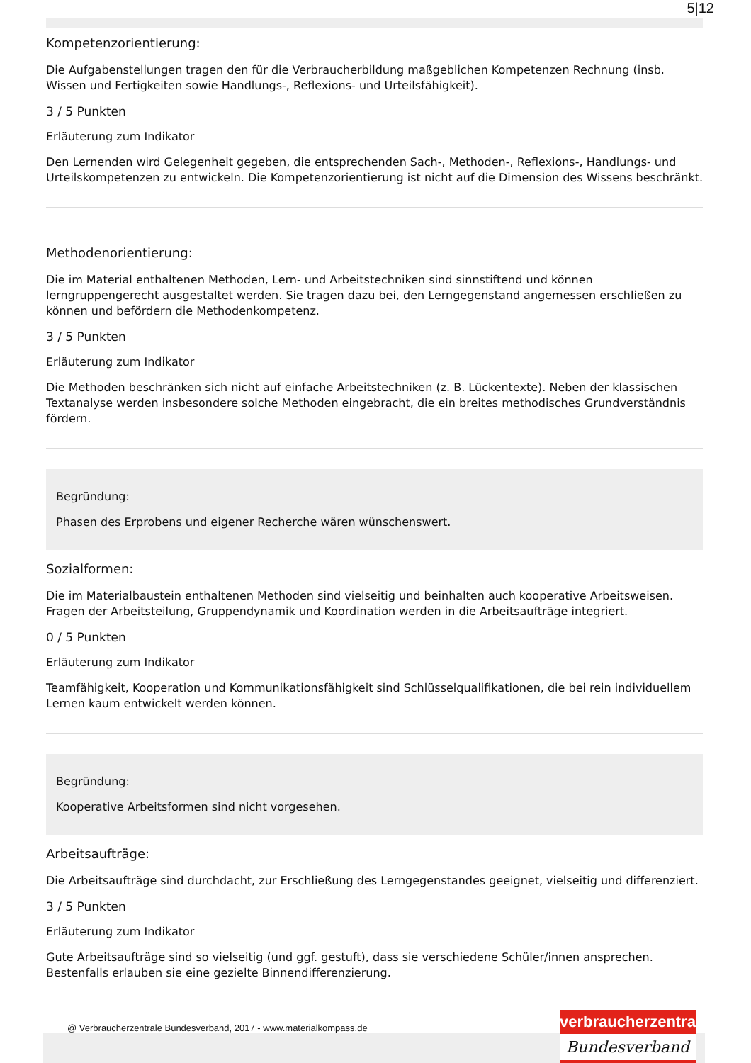5|12
Kompetenzorientierung:
Die Aufgabenstellungen tragen den für die Verbraucherbildung maßgeblichen Kompetenzen Rechnung (insb. Wissen und Fertigkeiten sowie Handlungs-, Reflexions- und Urteilsfähigkeit).
3 / 5 Punkten
Erläuterung zum Indikator
Den Lernenden wird Gelegenheit gegeben, die entsprechenden Sach-, Methoden-, Reflexions-, Handlungs- und Urteilskompetenzen zu entwickeln. Die Kompetenzorientierung ist nicht auf die Dimension des Wissens beschränkt.
Methodenorientierung:
Die im Material enthaltenen Methoden, Lern- und Arbeitstechniken sind sinnstiftend und können lerngruppengerecht ausgestaltet werden. Sie tragen dazu bei, den Lerngegenstand angemessen erschließen zu können und befördern die Methodenkompetenz.
3 / 5 Punkten
Erläuterung zum Indikator
Die Methoden beschränken sich nicht auf einfache Arbeitstechniken (z. B. Lückentexte). Neben der klassischen Textanalyse werden insbesondere solche Methoden eingebracht, die ein breites methodisches Grundverständnis fördern.
Begründung:
Phasen des Erprobens und eigener Recherche wären wünschenswert.
Sozialformen:
Die im Materialbaustein enthaltenen Methoden sind vielseitig und beinhalten auch kooperative Arbeitsweisen. Fragen der Arbeitsteilung, Gruppendynamik und Koordination werden in die Arbeitsaufträge integriert.
0 / 5 Punkten
Erläuterung zum Indikator
Teamfähigkeit, Kooperation und Kommunikationsfähigkeit sind Schlüsselqualifikationen, die bei rein individuellem Lernen kaum entwickelt werden können.
Begründung:
Kooperative Arbeitsformen sind nicht vorgesehen.
Arbeitsaufträge:
Die Arbeitsaufträge sind durchdacht, zur Erschließung des Lerngegenstandes geeignet, vielseitig und differenziert.
3 / 5 Punkten
Erläuterung zum Indikator
Gute Arbeitsaufträge sind so vielseitig (und ggf. gestuft), dass sie verschiedene Schüler/innen ansprechen. Bestenfalls erlauben sie eine gezielte Binnendifferenzierung.
@ Verbraucherzentrale Bundesverband, 2017 - www.materialkompass.de
verbraucherzentrale
Bundesverband